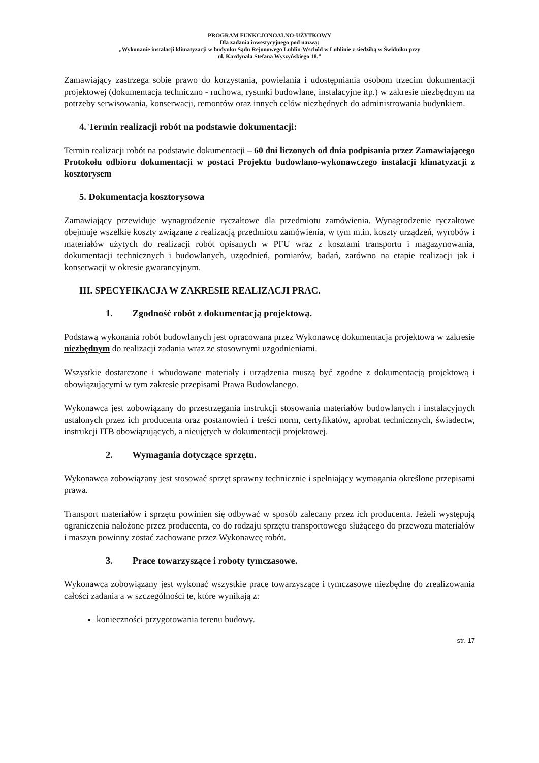PROGRAM FUNKCJONOALNO-UŻYTKOWY
Dla zadania inwestycyjnego pod nazwą:
„Wykonanie instalacji klimatyzacji w budynku Sądu Rejonowego Lublin-Wschód w Lublinie z siedzibą w Świdniku przy
ul. Kardynała Stefana Wyszyńskiego 18.”
Zamawiający zastrzega sobie prawo do korzystania, powielania i udostępniania osobom trzecim dokumentacji projektowej (dokumentacja techniczno - ruchowa, rysunki budowlane, instalacyjne itp.) w zakresie niezbędnym na potrzeby serwisowania, konserwacji, remontów oraz innych celów niezbędnych do administrowania budynkiem.
4. Termin realizacji robót na podstawie dokumentacji:
Termin realizacji robót na podstawie dokumentacji – 60 dni liczonych od dnia podpisania przez Zamawiającego Protokołu odbioru dokumentacji w postaci Projektu budowlano-wykonawczego instalacji klimatyzacji z kosztorysem
5. Dokumentacja kosztorysowa
Zamawiający przewiduje wynagrodzenie ryczałtowe dla przedmiotu zamówienia. Wynagrodzenie ryczałtowe obejmuje wszelkie koszty związane z realizacją przedmiotu zamówienia, w tym m.in. koszty urządzeń, wyrobów i materiałów użytych do realizacji robót opisanych w PFU wraz z kosztami transportu i magazynowania, dokumentacji technicznych i budowlanych, uzgodnień, pomiarów, badań, zarówno na etapie realizacji jak i konserwacji w okresie gwarancyjnym.
III. SPECYFIKACJA W ZAKRESIE REALIZACJI PRAC.
1. Zgodność robót z dokumentacją projektową.
Podstawą wykonania robót budowlanych jest opracowana przez Wykonawcę dokumentacja projektowa w zakresie niezbędnym do realizacji zadania wraz ze stosownymi uzgodnieniami.
Wszystkie dostarczone i wbudowane materiały i urządzenia muszą być zgodne z dokumentacją projektową i obowiązującymi w tym zakresie przepisami Prawa Budowlanego.
Wykonawca jest zobowiązany do przestrzegania instrukcji stosowania materiałów budowlanych i instalacyjnych ustalonych przez ich producenta oraz postanowień i treści norm, certyfikatów, aprobat technicznych, świadectw, instrukcji ITB obowiązujących, a nieujętych w dokumentacji projektowej.
2. Wymagania dotyczące sprzętu.
Wykonawca zobowiązany jest stosować sprzęt sprawny technicznie i spełniający wymagania określone przepisami prawa.
Transport materiałów i sprzętu powinien się odbywać w sposób zalecany przez ich producenta. Jeżeli występują ograniczenia nałożone przez producenta, co do rodzaju sprzętu transportowego służącego do przewozu materiałów i maszyn powinny zostać zachowane przez Wykonawcę robót.
3. Prace towarzyszące i roboty tymczasowe.
Wykonawca zobowiązany jest wykonać wszystkie prace towarzyszące i tymczasowe niezbędne do zrealizowania całości zadania a w szczególności te, które wynikają z:
konieczności przygotowania terenu budowy.
str. 17